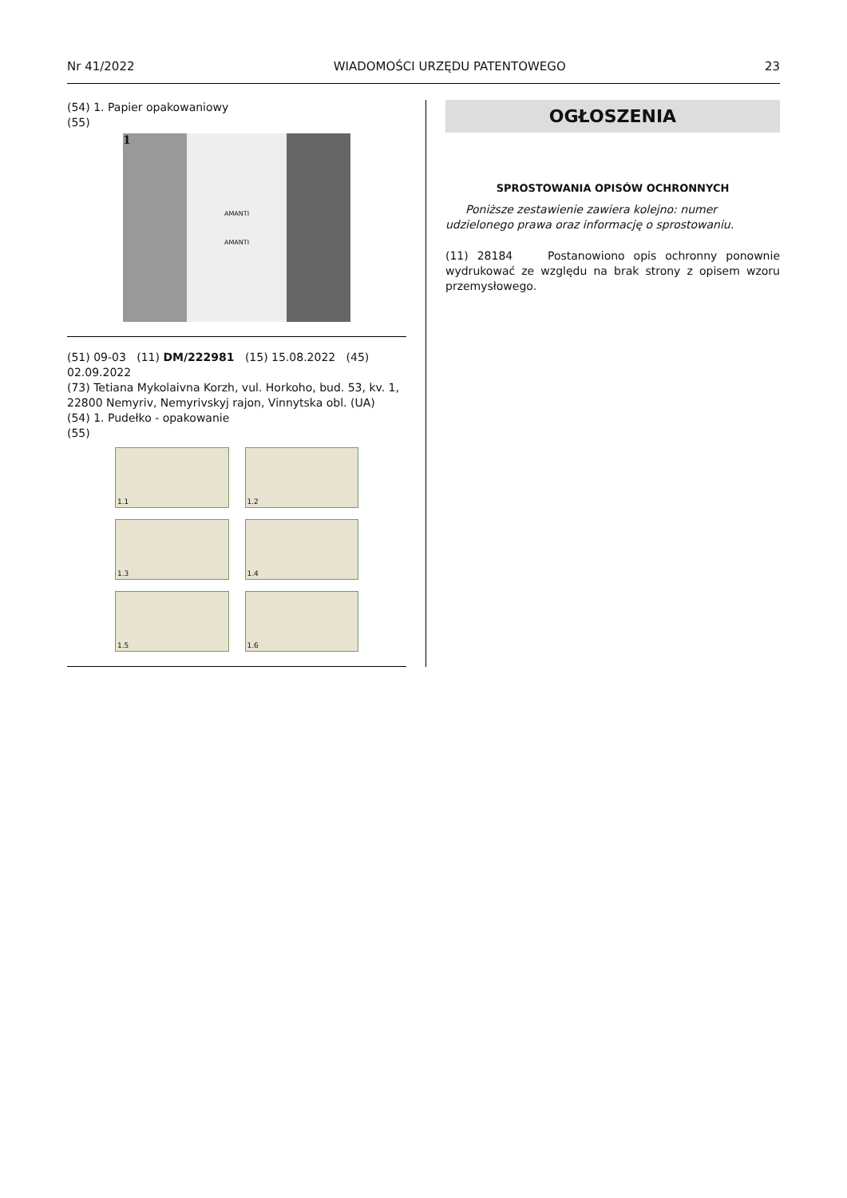Nr 41/2022 WIADOMOŚCI URZĘDU PATENTOWEGO 23
(54) 1. Papier opakowaniowy
(55)
1
AMANTI
AMANTI
(51) 09-03 (11) DM/222981 (15) 15.08.2022 (45) 02.09.2022
(73) Tetiana Mykolaivna Korzh, vul. Horkoho, bud. 53, kv. 1, 22800 Nemyriv, Nemyrivskyj rajon, Vinnytska obl. (UA)
(54) 1. Pudełko - opakowanie
(55)
1.1
1.2
1.3
1.4
1.5
1.6
OGŁOSZENIA
SPROSTOWANIA OPISÓW OCHRONNYCH
Poniższe zestawienie zawiera kolejno: numer udzielonego prawa oraz informację o sprostowaniu.
(11) 28184 Postanowiono opis ochronny ponownie wydrukować ze względu na brak strony z opisem wzoru przemysłowego.